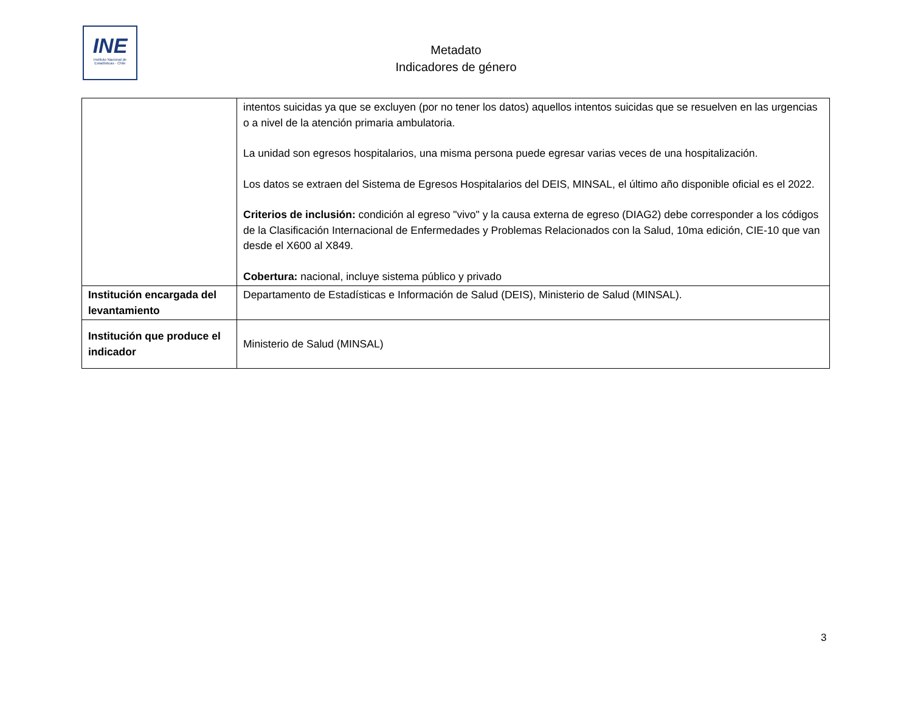INE
Instituto Nacional de Estadísticas · Chile
Metadato
Indicadores de género
| | intentos suicidas ya que se excluyen (por no tener los datos) aquellos intentos suicidas que se resuelven en las urgencias o a nivel de la atención primaria ambulatoria. La unidad son egresos hospitalarios, una misma persona puede egresar varias veces de una hospitalización. Los datos se extraen del Sistema de Egresos Hospitalarios del DEIS, MINSAL, el último año disponible oficial es el 2022. Criterios de inclusión: condición al egreso "vivo" y la causa externa de egreso (DIAG2) debe corresponder a los códigos de la Clasificación Internacional de Enfermedades y Problemas Relacionados con la Salud, 10ma edición, CIE-10 que van desde el X600 al X849. Cobertura: nacional, incluye sistema público y privado |
| Institución encargada del levantamiento | Departamento de Estadísticas e Información de Salud (DEIS), Ministerio de Salud (MINSAL). |
| Institución que produce el indicador | Ministerio de Salud (MINSAL) |
3